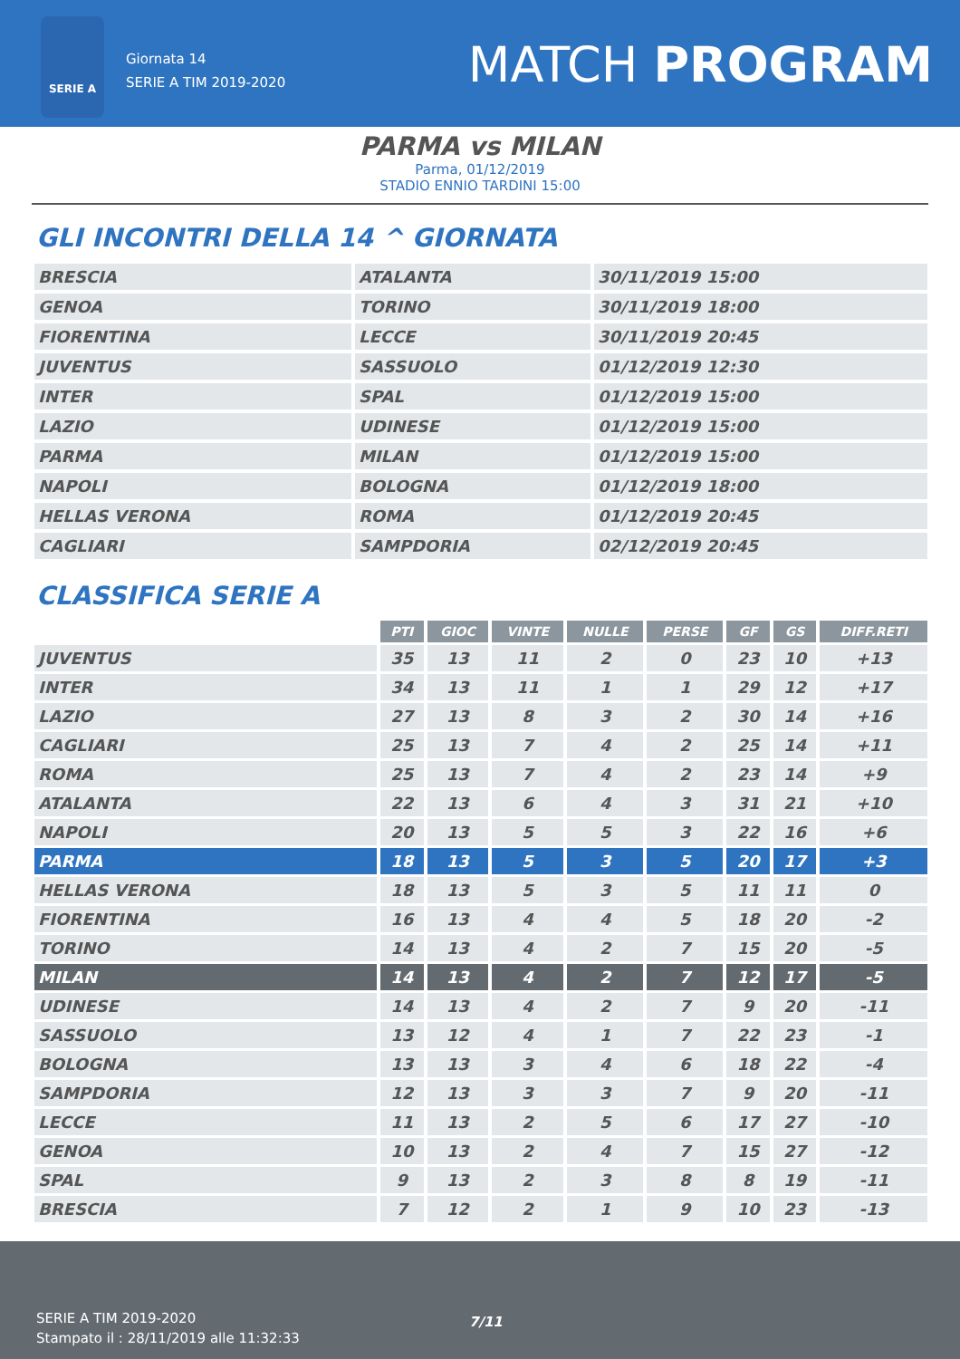SERIE A
Giornata 14
SERIE A TIM 2019-2020
MATCH PROGRAM
PARMA vs MILAN
Parma, 01/12/2019
STADIO ENNIO TARDINI 15:00
GLI INCONTRI DELLA 14 ^ GIORNATA
| BRESCIA | ATALANTA | 30/11/2019 15:00 |
| GENOA | TORINO | 30/11/2019 18:00 |
| FIORENTINA | LECCE | 30/11/2019 20:45 |
| JUVENTUS | SASSUOLO | 01/12/2019 12:30 |
| INTER | SPAL | 01/12/2019 15:00 |
| LAZIO | UDINESE | 01/12/2019 15:00 |
| PARMA | MILAN | 01/12/2019 15:00 |
| NAPOLI | BOLOGNA | 01/12/2019 18:00 |
| HELLAS VERONA | ROMA | 01/12/2019 20:45 |
| CAGLIARI | SAMPDORIA | 02/12/2019 20:45 |
CLASSIFICA SERIE A
| | PTI | GIOC | VINTE | NULLE | PERSE | GF | GS | DIFF.RETI |
| --- | --- | --- | --- | --- | --- | --- | --- | --- |
| JUVENTUS | 35 | 13 | 11 | 2 | 0 | 23 | 10 | +13 |
| INTER | 34 | 13 | 11 | 1 | 1 | 29 | 12 | +17 |
| LAZIO | 27 | 13 | 8 | 3 | 2 | 30 | 14 | +16 |
| CAGLIARI | 25 | 13 | 7 | 4 | 2 | 25 | 14 | +11 |
| ROMA | 25 | 13 | 7 | 4 | 2 | 23 | 14 | +9 |
| ATALANTA | 22 | 13 | 6 | 4 | 3 | 31 | 21 | +10 |
| NAPOLI | 20 | 13 | 5 | 5 | 3 | 22 | 16 | +6 |
| PARMA | 18 | 13 | 5 | 3 | 5 | 20 | 17 | +3 |
| HELLAS VERONA | 18 | 13 | 5 | 3 | 5 | 11 | 11 | 0 |
| FIORENTINA | 16 | 13 | 4 | 4 | 5 | 18 | 20 | -2 |
| TORINO | 14 | 13 | 4 | 2 | 7 | 15 | 20 | -5 |
| MILAN | 14 | 13 | 4 | 2 | 7 | 12 | 17 | -5 |
| UDINESE | 14 | 13 | 4 | 2 | 7 | 9 | 20 | -11 |
| SASSUOLO | 13 | 12 | 4 | 1 | 7 | 22 | 23 | -1 |
| BOLOGNA | 13 | 13 | 3 | 4 | 6 | 18 | 22 | -4 |
| SAMPDORIA | 12 | 13 | 3 | 3 | 7 | 9 | 20 | -11 |
| LECCE | 11 | 13 | 2 | 5 | 6 | 17 | 27 | -10 |
| GENOA | 10 | 13 | 2 | 4 | 7 | 15 | 27 | -12 |
| SPAL | 9 | 13 | 2 | 3 | 8 | 8 | 19 | -11 |
| BRESCIA | 7 | 12 | 2 | 1 | 9 | 10 | 23 | -13 |
SERIE A TIM 2019-2020
Stampato il : 28/11/2019 alle 11:32:33
7/11